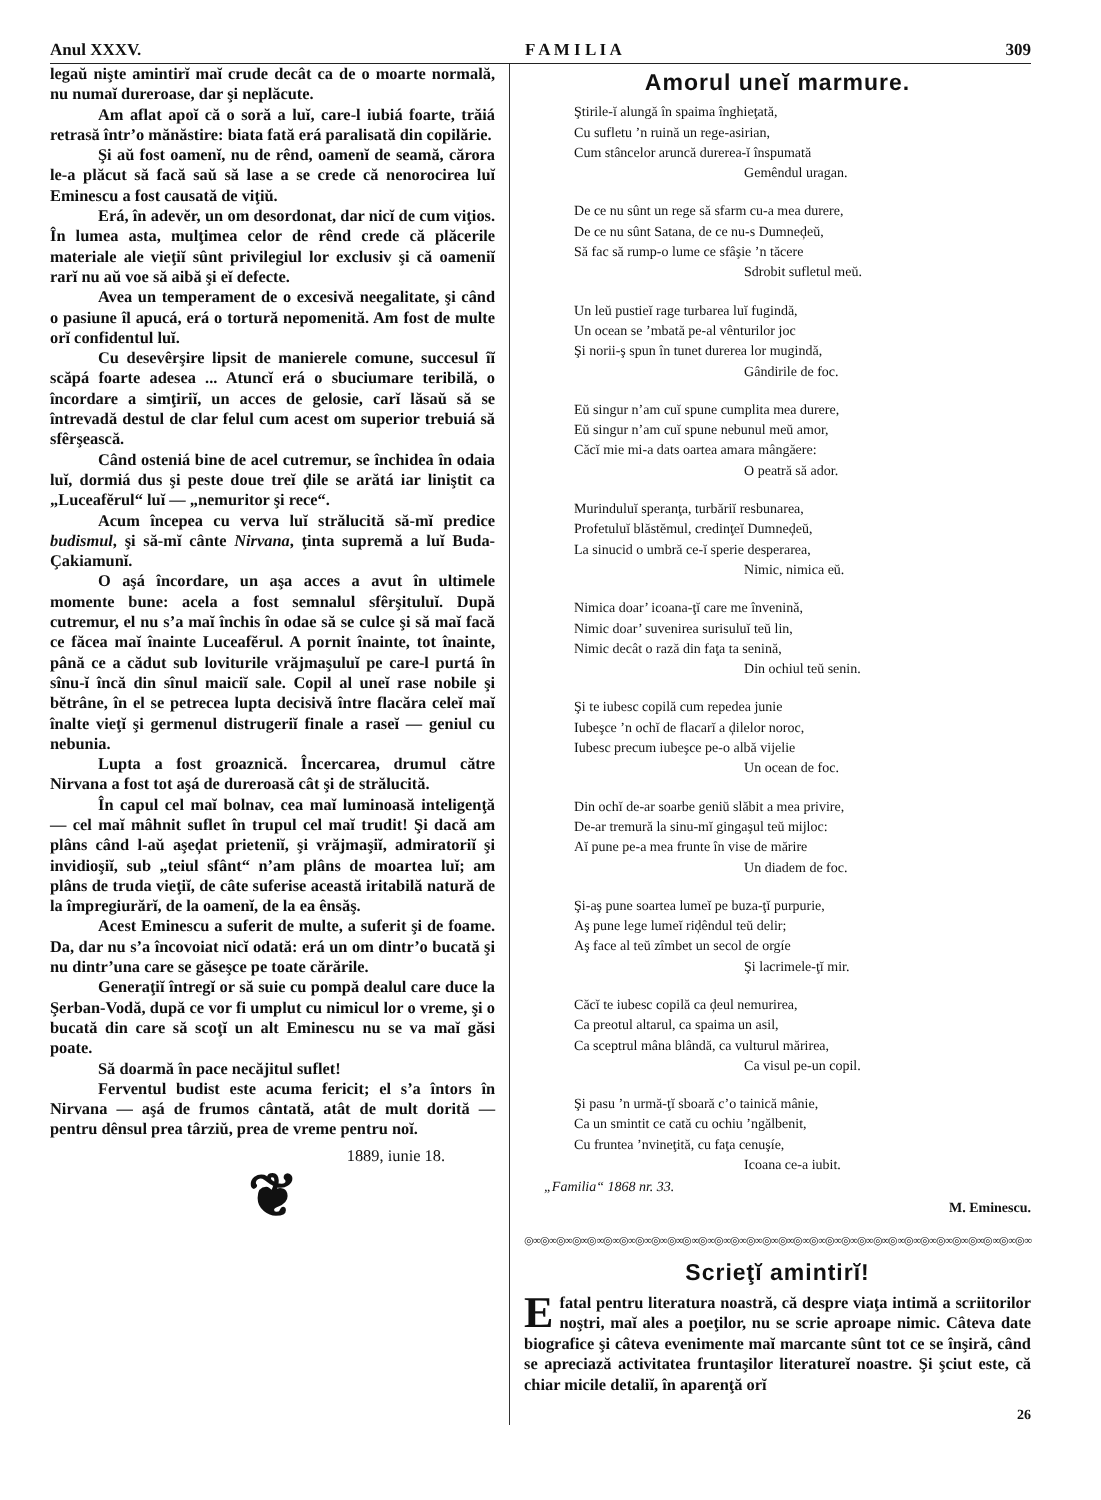Anul XXXV. F A M I L I A 309
legaŭ nişte amintirĭ maĭ crude decât ca de o moarte normală, nu numaĭ dureroase, dar şi neplăcute.
Am aflat apoĭ că o soră a luĭ, care-l iubiá foarte, trăiá retrasă într’o mănăstire: biata fată erá paralisată din copilărie.
Şi aŭ fost oamenĭ, nu de rênd, oamenĭ de seamă, cărora le-a plăcut să facă saŭ să lase a se crede că nenorocirea luĭ Eminescu a fost causată de viţiŭ.
Erá, în adevĕr, un om desordonat, dar nicĭ de cum viţios. În lumea asta, mulţimea celor de rênd crede că plăcerile materiale ale vieţiĭ sûnt privilegiul lor exclusiv şi că oameniĭ rarĭ nu aŭ voe să aibă şi eĭ defecte.
Avea un temperament de o excesivă neegalitate, şi când o pasiune îl apucá, erá o tortură nepomenită. Am fost de multe orĭ confidentul luĭ.
Cu desevêrşire lipsit de manierele comune, succesul îĭ scăpá foarte adesea ... Atuncĭ erá o sbuciumare teribilă, o încordare a simţiriĭ, un acces de gelosie, carĭ lăsaŭ să se întrevadă destul de clar felul cum acest om superior trebuiá să sfêrşească.
Când osteniá bine de acel cutremur, se închidea în odaia luĭ, dormiá dus şi peste doue treĭ ḑile se arătá iar liniştit ca „Luceafĕrul“ luĭ — „nemuritor şi rece“.
Acum începea cu verva luĭ strălucită să-mĭ predice budismul, şi să-mĭ cânte Nirvana, ţinta supremă a luĭ Buda-Çakiamunĭ.
O aşá încordare, un aşa acces a avut în ultimele momente bune: acela a fost semnalul sfêrşituluĭ. După cutremur, el nu s’a maĭ închis în odae să se culce şi să maĭ facă ce făcea maĭ înainte Luceafĕrul. A pornit înainte, tot înainte, până ce a cădut sub loviturile vrăjmaşuluĭ pe care-l purtá în sînu-ĭ încă din sînul maiciĭ sale. Copil al uneĭ rase nobile şi bĕtrâne, în el se petrecea lupta decisivă între flacăra celeĭ maĭ înalte vieţĭ şi germenul distrugeriĭ finale a raseĭ — geniul cu nebunia.
Lupta a fost groaznică. Încercarea, drumul către Nirvana a fost tot aşá de dureroasă cât şi de strălucită.
În capul cel maĭ bolnav, cea maĭ luminoasă inteligenţă — cel maĭ mâhnit suflet în trupul cel maĭ trudit! Şi dacă am plâns când l-aŭ aşeḑat prieteniĭ, şi vrăjmaşiĭ, admiratoriĭ şi invidioşiĭ, sub „teiul sfânt“ n’am plâns de moartea luĭ; am plâns de truda vieţiĭ, de câte suferise această iritabilă natură de la împregiurărĭ, de la oamenĭ, de la ea ênsăş.
Acest Eminescu a suferit de multe, a suferit şi de foame. Da, dar nu s’a încovoiat nicĭ odată: erá un om dintr’o bucată şi nu dintr’una care se găseşce pe toate cărările.
Generaţiĭ întregĭ or să suie cu pompă dealul care duce la Şerban-Vodă, după ce vor fi umplut cu nimicul lor o vreme, şi o bucată din care să scoţĭ un alt Eminescu nu se va maĭ găsi poate.
Să doarmă în pace necăjitul suflet!
Ferventul budist este acuma fericit; el s’a întors în Nirvana — aşá de frumos cântată, atât de mult dorită — pentru dênsul prea târziŭ, prea de vreme pentru noĭ.
1889, iunie 18.
❦
Amorul uneĭ marmure.
Ştirile-ĭ alungă în spaima înghieţată,
Cu sufletu ’n ruină un rege-asirian,
Cum stâncelor aruncă durerea-ĭ înspumată
Gemêndul uragan.
De ce nu sûnt un rege să sfarm cu-a mea durere,
De ce nu sûnt Satana, de ce nu-s Dumneḑeŭ,
Să fac să rump-o lume ce sfâşie ’n tăcere
Sdrobit sufletul meŭ.
Un leŭ pustieĭ rage turbarea luĭ fugindă,
Un ocean se ’mbată pe-al vênturilor joc
Şi norii-ş spun în tunet durerea lor mugindă,
Gândirile de foc.
Eŭ singur n’am cuĭ spune cumplita mea durere,
Eŭ singur n’am cuĭ spune nebunul meŭ amor,
Căcĭ mie mi-a dats oartea amara mângăere:
O peatră să ador.
Murinduluĭ speranţa, turbăriĭ resbunarea,
Profetuluĭ blăstĕmul, credinţeĭ Dumneḑeŭ,
La sinucid o umbră ce-ĭ sperie desperarea,
Nimic, nimica eŭ.
Nimica doar’ icoana-ţĭ care me înveninǎ,
Nimic doar’ suvenirea surisuluĭ teŭ lin,
Nimic decât o rază din faţa ta senină,
Din ochiul teŭ senin.
Şi te iubesc copilă cum repedea junie
Iubeşce ’n ochĭ de flacarĭ a ḑilelor noroc,
Iubesc precum iubeşce pe-o albă vijelie
Un ocean de foc.
Din ochĭ de-ar soarbe geniŭ slăbit a mea privire,
De-ar tremură la sinu-mĭ gingaşul teŭ mijloc:
Aĭ pune pe-a mea frunte în vise de mărire
Un diadem de foc.
Şi-aş pune soartea lumeĭ pe buza-ţĭ purpurie,
Aş pune lege lumeĭ riḑêndul teŭ delir;
Aş face al teŭ zîmbet un secol de orgíe
Şi lacrimele-ţĭ mir.
Căcĭ te iubesc copilă ca ḑeul nemurirea,
Ca preotul altarul, ca spaima un asil,
Ca sceptrul mâna blândă, ca vulturul mărirea,
Ca visul pe-un copil.
Şi pasu ’n urmă-ţĭ sboară c’o tainică mânie,
Ca un smintit ce cată cu ochiu ’ngălbenit,
Cu fruntea ’nvineţită, cu faţa cenuşíe,
Icoana ce-a iubit.
„Familia“ 1868 nr. 33.
M. Eminescu.
◎∞◎∞◎∞◎∞◎∞◎∞◎∞◎∞◎∞◎∞◎∞◎∞◎∞◎∞◎∞◎∞◎∞◎∞◎∞◎∞◎∞◎∞◎∞◎∞◎∞◎∞◎∞◎∞◎∞◎∞◎∞◎∞
Scrieţĭ amintirĭ!
E fatal pentru literatura noastră, că despre viaţa intimă a scriitorilor noştri, maĭ ales a poeţilor, nu se scrie aproape nimic. Câteva date biografice şi câteva evenimente maĭ marcante sûnt tot ce se înşiră, când se apreciază activitatea fruntaşilor literatureĭ noastre. Şi şciut este, că chiar micile detaliĭ, în aparenţă orĭ
26